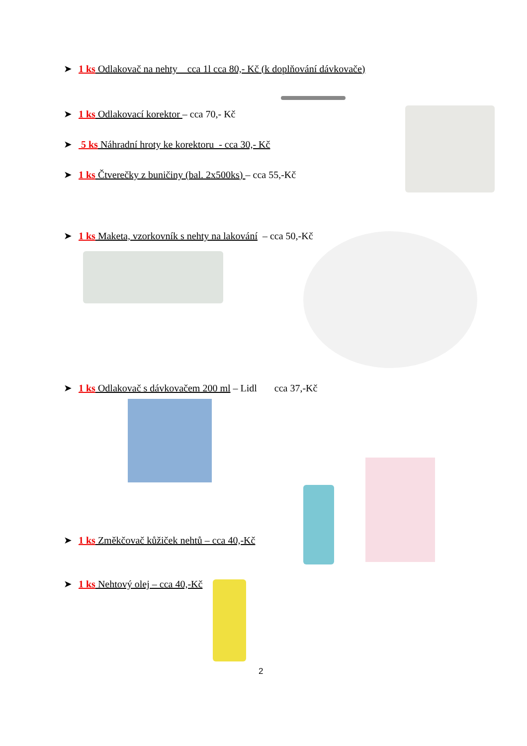➤ 1 ks Odlakovač na nehty cca 1l cca 80,- Kč (k doplňování dávkovače)
➤ 1 ks Odlakovací korektor – cca 70,- Kč
➤ 5 ks Náhradní hroty ke korektoru - cca 30,- Kč
➤ 1 ks Čtverečky z buničiny (bal. 2x500ks) – cca 55,-Kč
➤ 1 ks Maketa, vzorkovník s nehty na lakování – cca 50,-Kč
➤ 1 ks Odlakovač s dávkovačem 200 ml – Lidl cca 37,-Kč
➤ 1 ks Změkčovač kůžiček nehtů – cca 40,-Kč
➤ 1 ks Nehtový olej – cca 40,-Kč
2